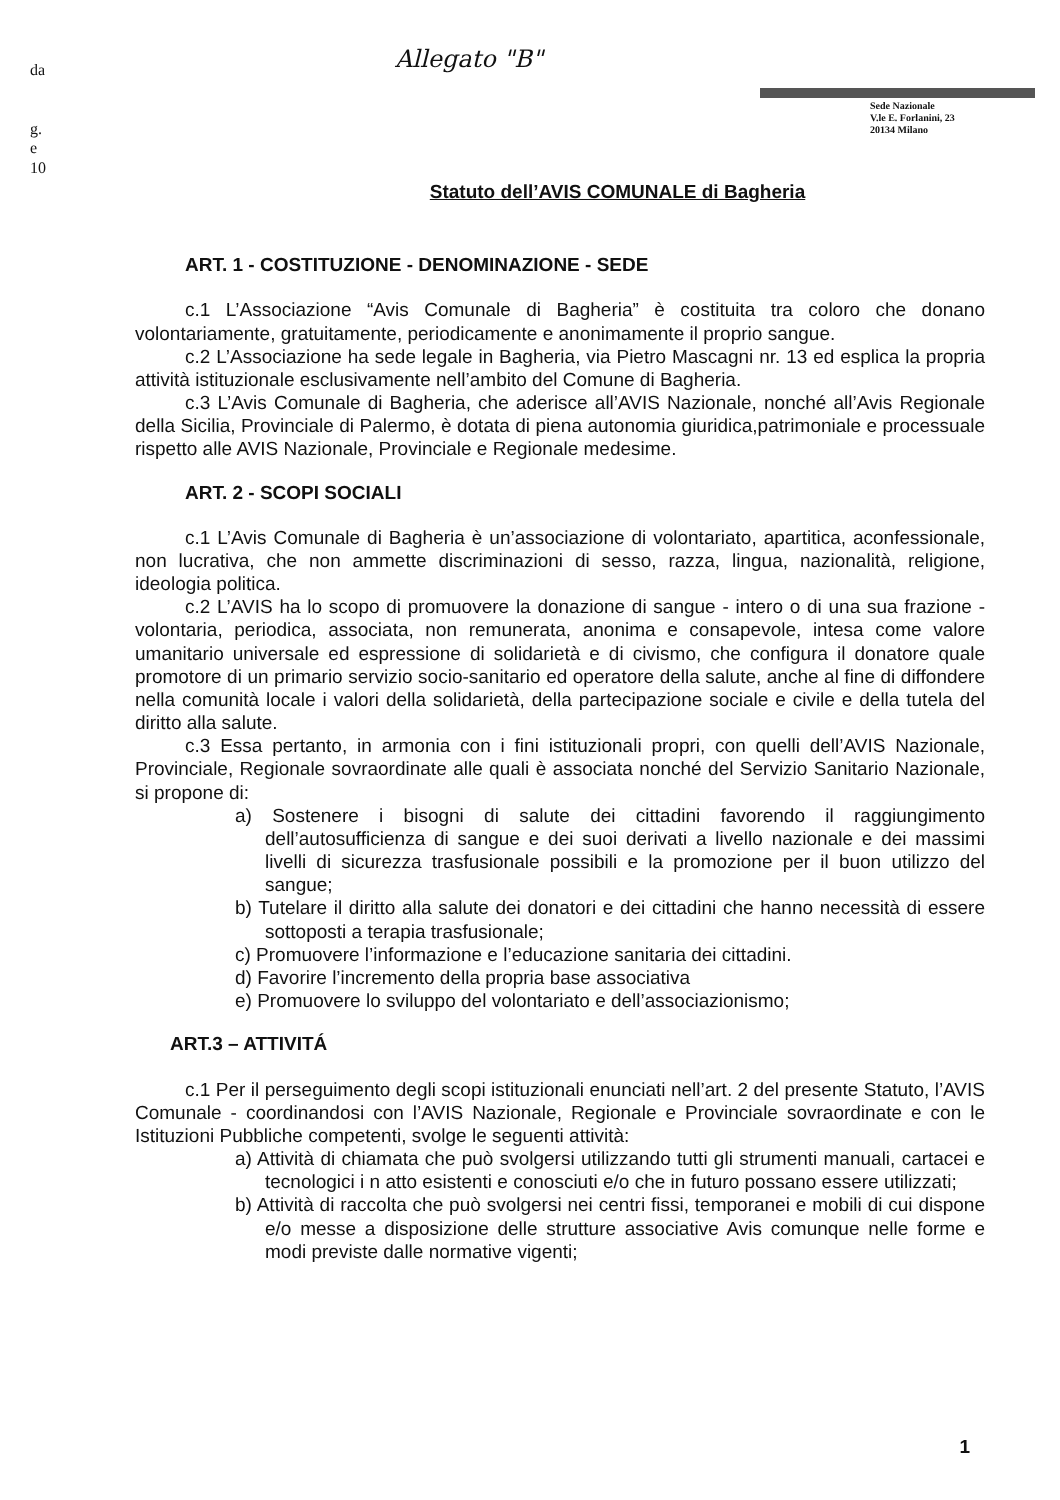da
g.
e
10
Allegato "B"
Sede Nazionale
V.le E. Forlanini, 23
20134 Milano
Statuto dell’AVIS COMUNALE di Bagheria
ART. 1 - COSTITUZIONE - DENOMINAZIONE - SEDE
c.1 L’Associazione “Avis Comunale di Bagheria” è costituita tra coloro che donano volontariamente, gratuitamente, periodicamente e anonimamente il proprio sangue.
c.2 L’Associazione ha sede legale in Bagheria, via Pietro Mascagni nr. 13 ed esplica la propria attività istituzionale esclusivamente nell’ambito del Comune di Bagheria.
c.3 L’Avis Comunale di Bagheria, che aderisce all’AVIS Nazionale, nonché all’Avis Regionale della Sicilia, Provinciale di Palermo, è dotata di piena autonomia giuridica,patrimoniale e processuale rispetto alle AVIS Nazionale, Provinciale e Regionale medesime.
ART. 2 - SCOPI SOCIALI
c.1 L’Avis Comunale di Bagheria è un’associazione di volontariato, apartitica, aconfessionale, non lucrativa, che non ammette discriminazioni di sesso, razza, lingua, nazionalità, religione, ideologia politica.
c.2 L’AVIS ha lo scopo di promuovere la donazione di sangue - intero o di una sua frazione - volontaria, periodica, associata, non remunerata, anonima e consapevole, intesa come valore umanitario universale ed espressione di solidarietà e di civismo, che configura il donatore quale promotore di un primario servizio socio-sanitario ed operatore della salute, anche al fine di diffondere nella comunità locale i valori della solidarietà, della partecipazione sociale e civile e della tutela del diritto alla salute.
c.3 Essa pertanto, in armonia con i fini istituzionali propri, con quelli dell’AVIS Nazionale, Provinciale, Regionale sovraordinate alle quali è associata nonché del Servizio Sanitario Nazionale, si propone di:
a) Sostenere i bisogni di salute dei cittadini favorendo il raggiungimento dell’autosufficienza di sangue e dei suoi derivati a livello nazionale e dei massimi livelli di sicurezza trasfusionale possibili e la promozione per il buon utilizzo del sangue;
b) Tutelare il diritto alla salute dei donatori e dei cittadini che hanno necessità di essere sottoposti a terapia trasfusionale;
c) Promuovere l’informazione e l’educazione sanitaria dei cittadini.
d) Favorire l’incremento della propria base associativa
e) Promuovere lo sviluppo del volontariato e dell’associazionismo;
ART.3 – ATTIVITÁ
c.1 Per il perseguimento degli scopi istituzionali enunciati nell’art. 2 del presente Statuto, l’AVIS Comunale - coordinandosi con l’AVIS Nazionale, Regionale e Provinciale sovraordinate e con le Istituzioni Pubbliche competenti, svolge le seguenti attività:
a) Attività di chiamata che può svolgersi utilizzando tutti gli strumenti manuali, cartacei e tecnologici i n atto esistenti e conosciuti e/o che in futuro possano essere utilizzati;
b) Attività di raccolta che può svolgersi nei centri fissi, temporanei e mobili di cui dispone e/o messe a disposizione delle strutture associative Avis comunque nelle forme e modi previste dalle normative vigenti;
1